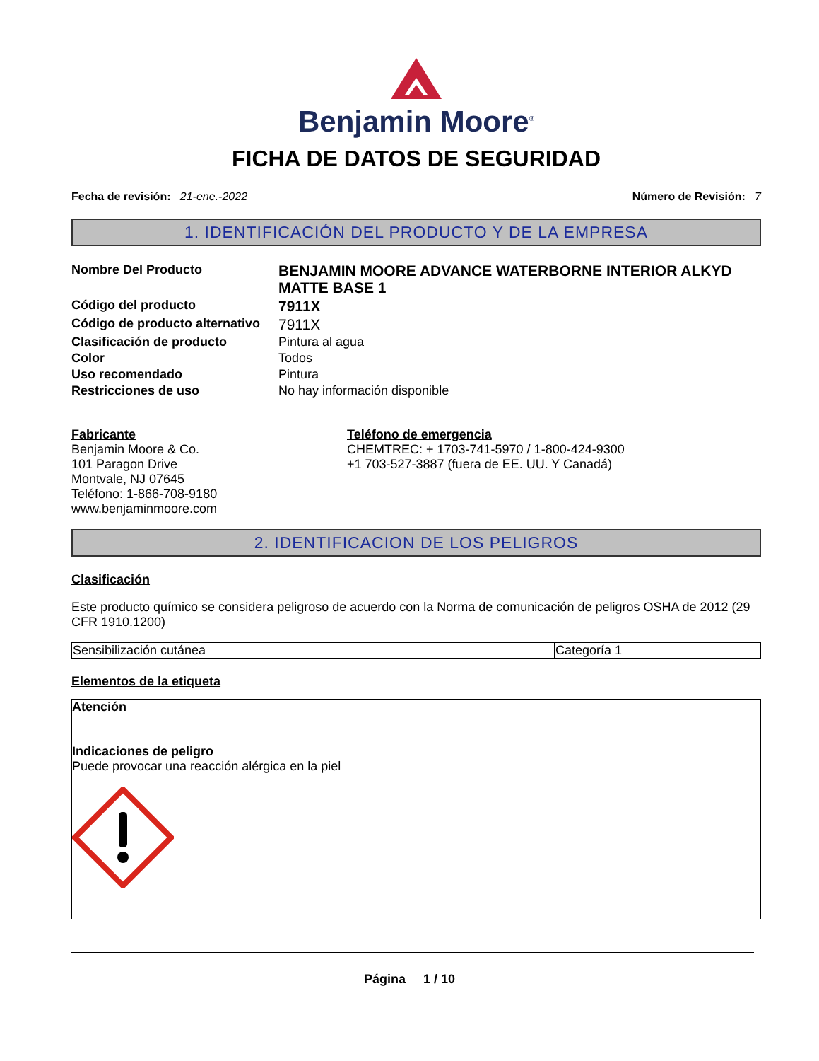Benjamin Moore<sup>®</sup>
FICHA DE DATOS DE SEGURIDAD
Fecha de revisión: 21-ene.-2022
Número de Revisión: 7
1. IDENTIFICACIÓN DEL PRODUCTO Y DE LA EMPRESA
| Nombre Del Producto | BENJAMIN MOORE ADVANCE WATERBORNE INTERIOR ALKYD MATTE BASE 1 |
| Código del producto | 7911X |
| Código de producto alternativo | 7911X |
| Clasificación de producto | Pintura al agua |
| Color | Todos |
| Uso recomendado | Pintura |
| Restricciones de uso | No hay información disponible |
Fabricante
Benjamin Moore & Co.
101 Paragon Drive
Montvale, NJ 07645
Teléfono: 1-866-708-9180
www.benjaminmoore.com
Teléfono de emergencia
CHEMTREC: + 1703-741-5970 / 1-800-424-9300
+1 703-527-3887 (fuera de EE. UU. Y Canadá)
2. IDENTIFICACION DE LOS PELIGROS
Clasificación
Este producto químico se considera peligroso de acuerdo con la Norma de comunicación de peligros OSHA de 2012 (29 CFR 1910.1200)
| Sensibilización cutánea | Categoría 1 |
Elementos de la etiqueta
Atención
Indicaciones de peligro
Puede provocar una reacción alérgica en la piel
Página 1 / 10